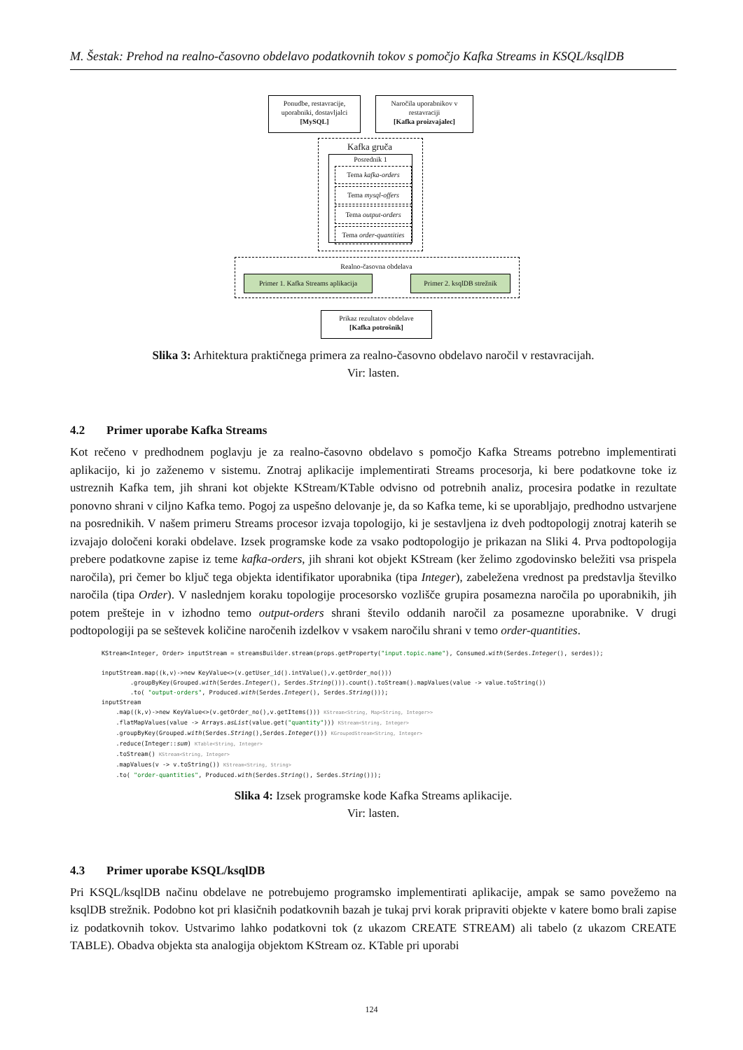M. Šestak: Prehod na realno-časovno obdelavo podatkovnih tokov s pomočjo Kafka Streams in KSQL/ksqlDB
Ponudbe, restavracije, uporabniki, dostavljalci
[MySQL]
Naročila uporabnikov v restavraciji
[Kafka proizvajalec]
Kafka gruča
Posrednik 1
Tema kafka-orders
Tema mysql-offers
Tema output-orders
Tema order-quantities
Realno-časovna obdelava
Primer 1. Kafka Streams aplikacija
Primer 2. ksqlDB strežnik
Prikaz rezultatov obdelave
[Kafka potrošnik]
Slika 3: Arhitektura praktičnega primera za realno-časovno obdelavo naročil v restavracijah.
Vir: lasten.
4.2 Primer uporabe Kafka Streams
Kot rečeno v predhodnem poglavju je za realno-časovno obdelavo s pomočjo Kafka Streams potrebno implementirati aplikacijo, ki jo zaženemo v sistemu. Znotraj aplikacije implementirati Streams procesorja, ki bere podatkovne toke iz ustreznih Kafka tem, jih shrani kot objekte KStream/KTable odvisno od potrebnih analiz, procesira podatke in rezultate ponovno shrani v ciljno Kafka temo. Pogoj za uspešno delovanje je, da so Kafka teme, ki se uporabljajo, predhodno ustvarjene na posrednikih. V našem primeru Streams procesor izvaja topologijo, ki je sestavljena iz dveh podtopologij znotraj katerih se izvajajo določeni koraki obdelave. Izsek programske kode za vsako podtopologijo je prikazan na Sliki 4. Prva podtopologija prebere podatkovne zapise iz teme kafka-orders, jih shrani kot objekt KStream (ker želimo zgodovinsko beležiti vsa prispela naročila), pri čemer bo ključ tega objekta identifikator uporabnika (tipa Integer), zabeležena vrednost pa predstavlja številko naročila (tipa Order). V naslednjem koraku topologije procesorsko vozlišče grupira posamezna naročila po uporabnikih, jih potem prešteje in v izhodno temo output-orders shrani število oddanih naročil za posamezne uporabnike. V drugi podtopologiji pa se seštevek količine naročenih izdelkov v vsakem naročilu shrani v temo order-quantities.
KStream<Integer, Order> inputStream = streamsBuilder.stream(props.getProperty("input.topic.name"), Consumed.with(Serdes.Integer(), serdes));

inputStream.map((k,v)->new KeyValue<>(v.getUser_id().intValue(),v.getOrder_no()))
        .groupByKey(Grouped.with(Serdes.Integer(), Serdes.String())).count().toStream().mapValues(value -> value.toString())
        .to( "output-orders", Produced.with(Serdes.Integer(), Serdes.String()));
inputStream
    .map((k,v)->new KeyValue<>(v.getOrder_no(),v.getItems())) KStream<String, Map<String, Integer>>
    .flatMapValues(value -> Arrays.asList(value.get("quantity"))) KStream<String, Integer>
    .groupByKey(Grouped.with(Serdes.String(),Serdes.Integer())) KGroupedStream<String, Integer>
    .reduce(Integer::sum) KTable<String, Integer>
    .toStream() KStream<String, Integer>
    .mapValues(v -> v.toString()) KStream<String, String>
    .to( "order-quantities", Produced.with(Serdes.String(), Serdes.String()));
Slika 4: Izsek programske kode Kafka Streams aplikacije.
Vir: lasten.
4.3 Primer uporabe KSQL/ksqlDB
Pri KSQL/ksqlDB načinu obdelave ne potrebujemo programsko implementirati aplikacije, ampak se samo povežemo na ksqlDB strežnik. Podobno kot pri klasičnih podatkovnih bazah je tukaj prvi korak pripraviti objekte v katere bomo brali zapise iz podatkovnih tokov. Ustvarimo lahko podatkovni tok (z ukazom CREATE STREAM) ali tabelo (z ukazom CREATE TABLE). Obadva objekta sta analogija objektom KStream oz. KTable pri uporabi
124